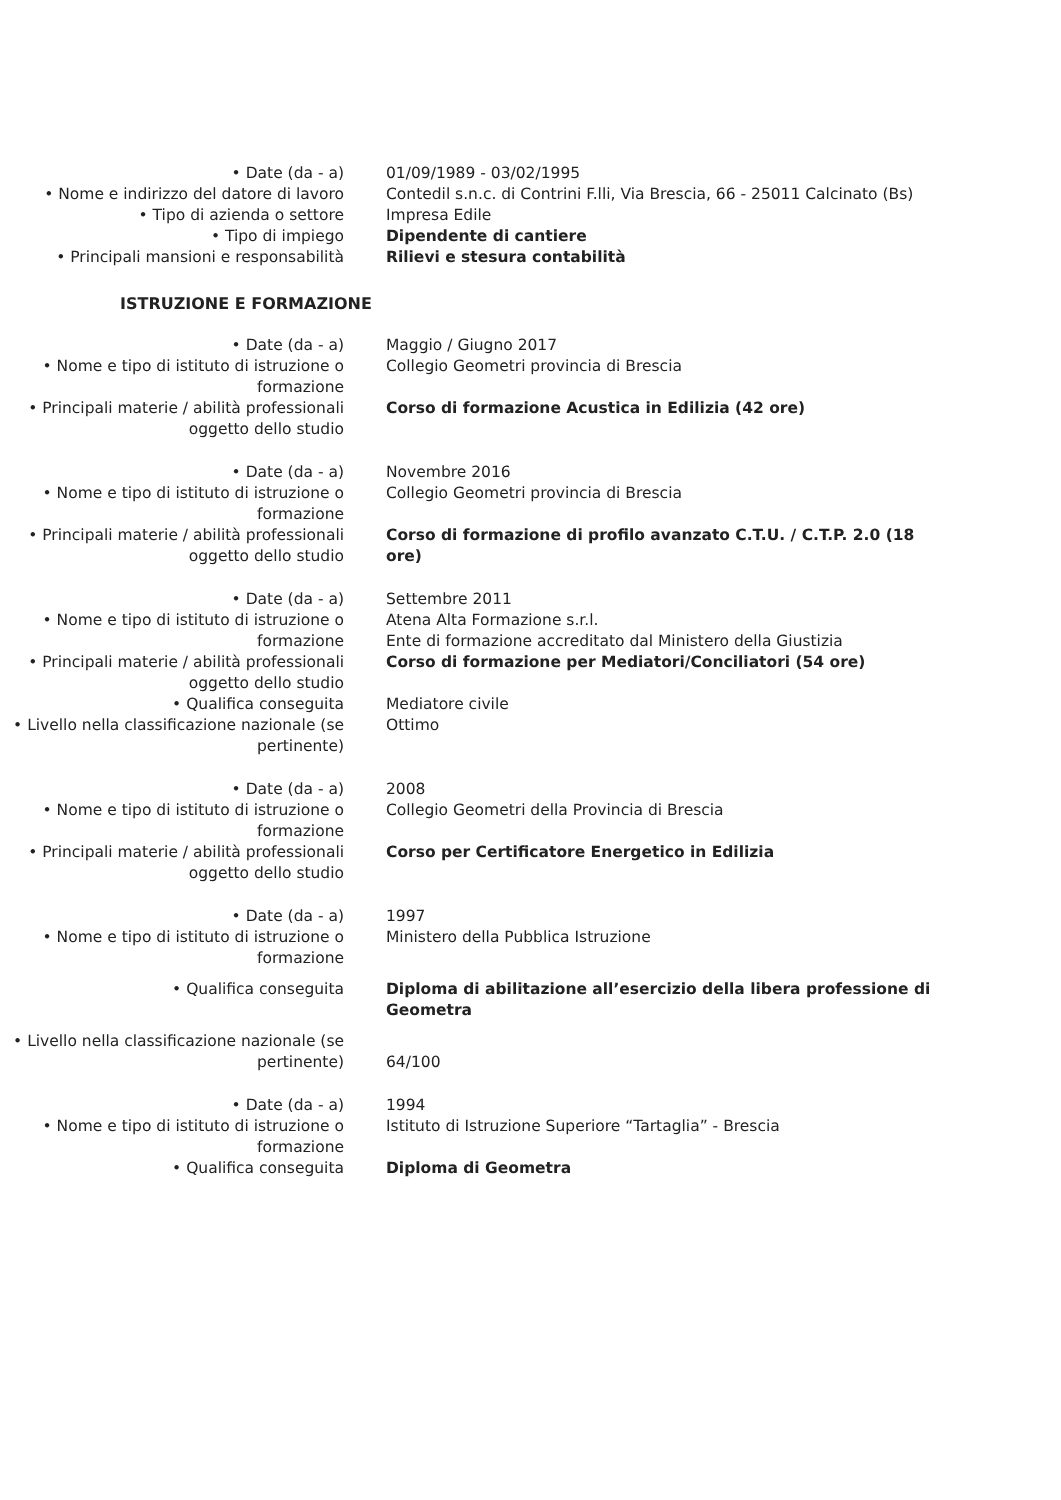• Date (da - a) 01/09/1989 - 03/02/1995
• Nome e indirizzo del datore di lavoro
Contedil s.n.c. di Contrini F.lli, Via Brescia, 66 - 25011 Calcinato (Bs)
• Tipo di azienda o settore Impresa Edile
• Tipo di impiego Dipendente di cantiere
• Principali mansioni e responsabilità
Rilievi e stesura contabilità
ISTRUZIONE E FORMAZIONE
• Date (da - a) Maggio / Giugno 2017
• Nome e tipo di istituto di istruzione o formazione
Collegio Geometri provincia di Brescia
• Principali materie / abilità professionali oggetto dello studio
Corso di formazione Acustica in Edilizia (42 ore)
• Date (da - a) Novembre 2016
• Nome e tipo di istituto di istruzione o formazione
Collegio Geometri provincia di Brescia
• Principali materie / abilità professionali oggetto dello studio
Corso di formazione di profilo avanzato C.T.U. / C.T.P. 2.0 (18 ore)
• Date (da - a) Settembre 2011
• Nome e tipo di istituto di istruzione o formazione
Atena Alta Formazione s.r.l.
Ente di formazione accreditato dal Ministero della Giustizia
• Principali materie / abilità professionali oggetto dello studio
Corso di formazione per Mediatori/Conciliatori (54 ore)
• Qualifica conseguita Mediatore civile
• Livello nella classificazione nazionale (se pertinente)
Ottimo
• Date (da - a) 2008
• Nome e tipo di istituto di istruzione o formazione
Collegio Geometri della Provincia di Brescia
• Principali materie / abilità professionali oggetto dello studio
Corso per Certificatore Energetico in Edilizia
• Date (da - a) 1997
• Nome e tipo di istituto di istruzione o formazione
Ministero della Pubblica Istruzione
• Qualifica conseguita Diploma di abilitazione all’esercizio della libera professione di Geometra
• Livello nella classificazione nazionale (se pertinente)
64/100
• Date (da - a) 1994
• Nome e tipo di istituto di istruzione o formazione
Istituto di Istruzione Superiore “Tartaglia” - Brescia
• Qualifica conseguita Diploma di Geometra